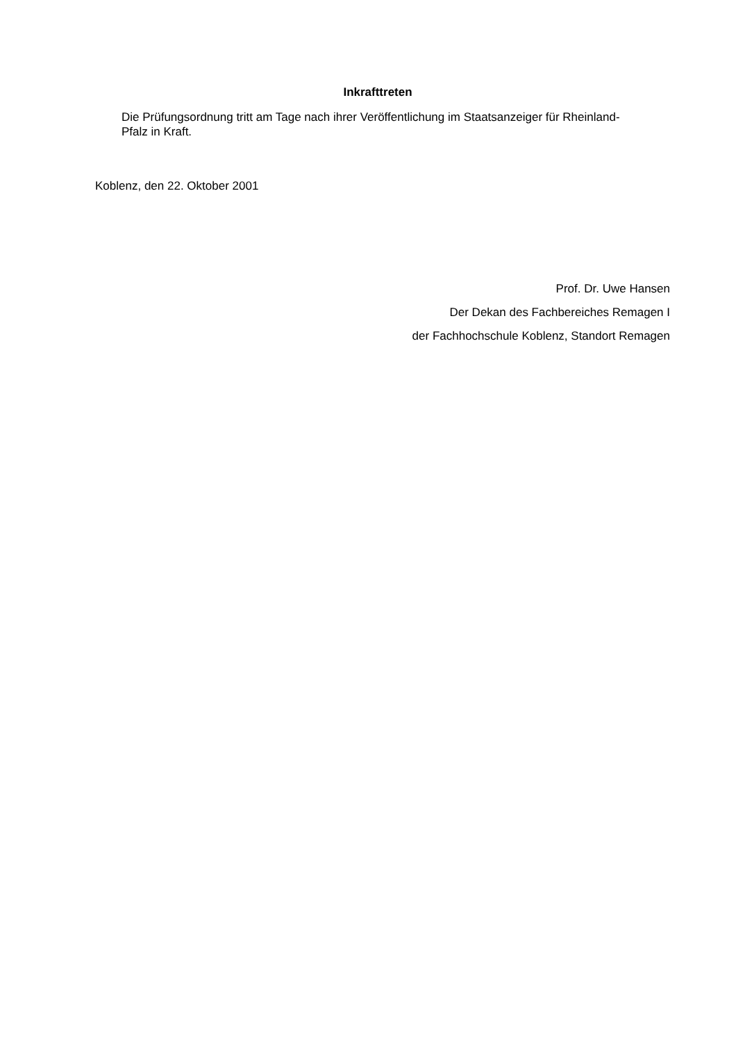Inkrafttreten
Die Prüfungsordnung tritt am Tage nach ihrer Veröffentlichung im Staatsanzeiger für Rheinland-Pfalz in Kraft.
Koblenz, den 22. Oktober 2001
Prof. Dr. Uwe Hansen
Der Dekan des Fachbereiches Remagen I
der Fachhochschule Koblenz, Standort Remagen